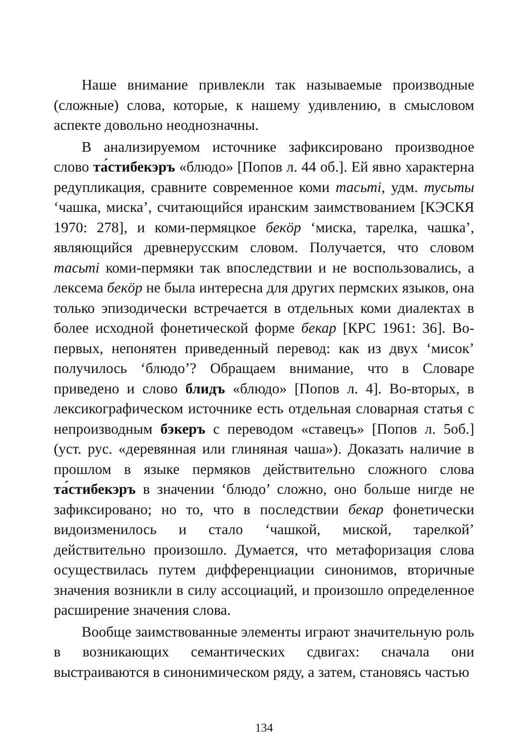Наше внимание привлекли так называемые производные (сложные) слова, которые, к нашему удивлению, в смысловом аспекте довольно неоднозначны.
В анализируемом источнике зафиксировано производное слово та́стибекэръ «блюдо» [Попов л. 44 об.]. Ей явно характерна редупликация, сравните современное коми тасьтi, удм. тусьты ‘чашка, миска’, считающийся иранским заимствованием [КЭСКЯ 1970: 278], и коми-пермяцкое бекöр ‘миска, тарелка, чашка’, являющийся древнерусским словом. Получается, что словом тасьтi коми-пермяки так впоследствии и не воспользовались, а лексема бекöр не была интересна для других пермских языков, она только эпизодически встречается в отдельных коми диалектах в более исходной фонетической форме бекар [КРС 1961: 36]. Во-первых, непонятен приведенный перевод: как из двух ‘мисок’ получилось ‘блюдо’? Обращаем внимание, что в Словаре приведено и слово блидъ «блюдо» [Попов л. 4]. Во-вторых, в лексикографическом источнике есть отдельная словарная статья с непроизводным бэкеръ с переводом «ставецъ» [Попов л. 5об.] (уст. рус. «деревянная или глиняная чаша»). Доказать наличие в прошлом в языке пермяков действительно сложного слова та́стибекэръ в значении ‘блюдо’ сложно, оно больше нигде не зафиксировано; но то, что в последствии бекар фонетически видоизменилось и стало ‘чашкой, миской, тарелкой’ действительно произошло. Думается, что метафоризация слова осуществилась путем дифференциации синонимов, вторичные значения возникли в силу ассоциаций, и произошло определенное расширение значения слова.
Вообще заимствованные элементы играют значительную роль в возникающих семантических сдвигах: сначала они выстраиваются в синонимическом ряду, а затем, становясь частью
134